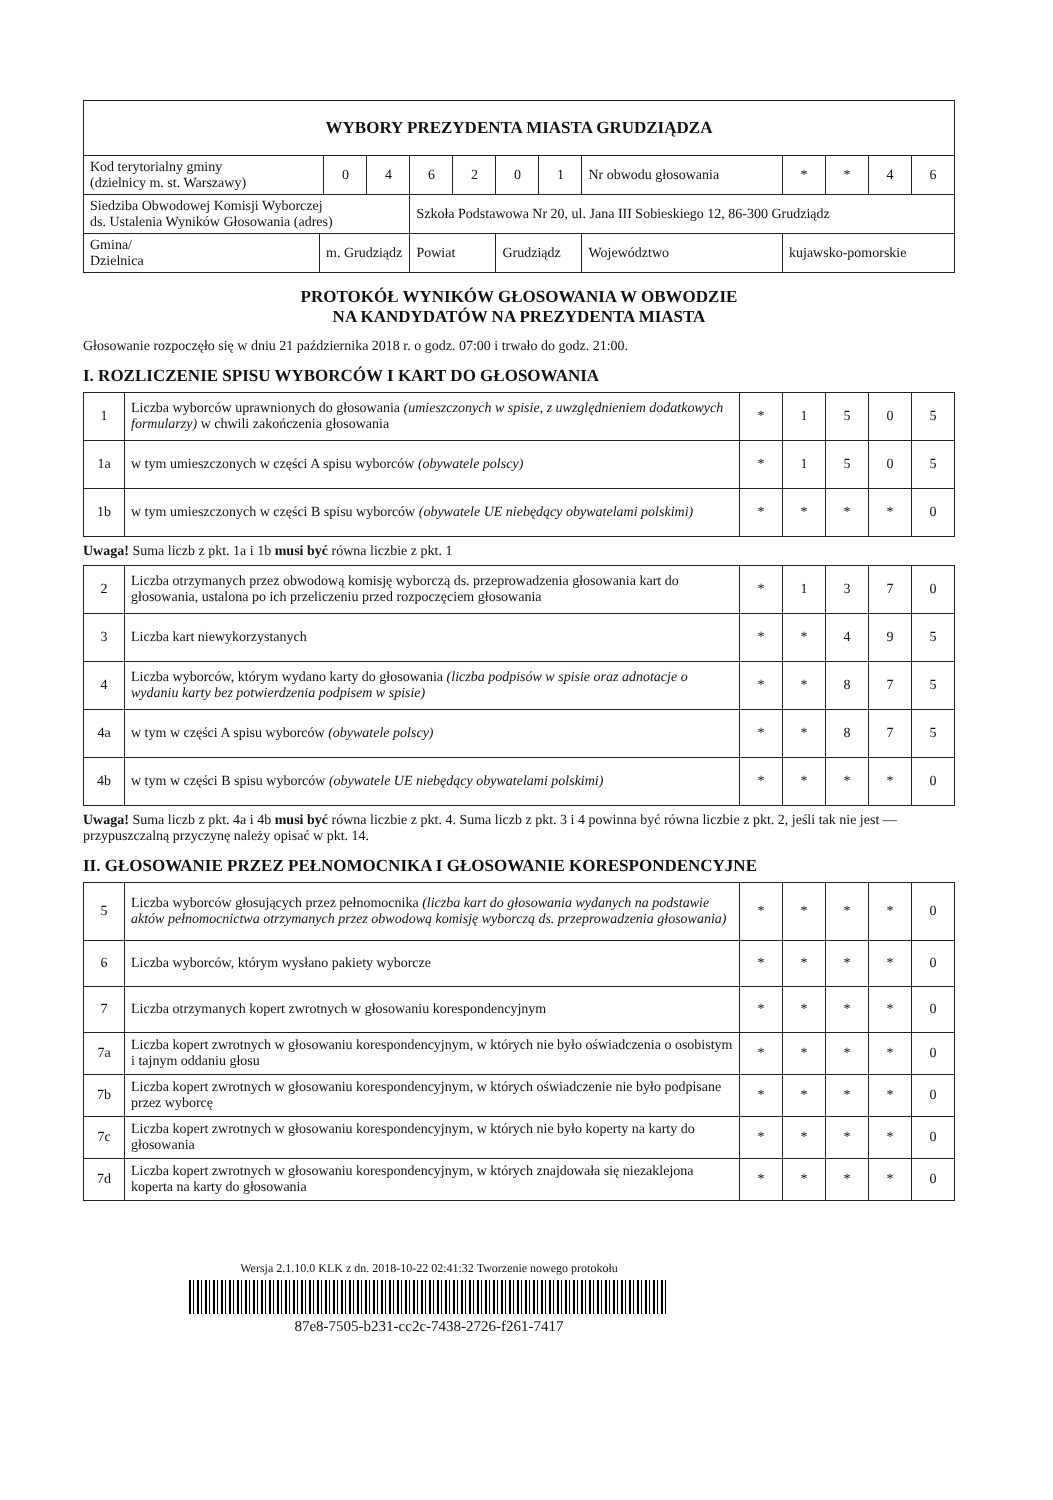| WYBORY PREZYDENTA MIASTA GRUDZIĄDZA | | | | | | | | | | | | | |
| Kod terytorialny gminy (dzielnicy m. st. Warszawy) | | 0 | 4 | 6 | 2 | 0 | 1 | Nr obwodu głosowania | | * | * | 4 | 6 |
| Siedziba Obwodowej Komisji Wyborczej ds. Ustalenia Wyników Głosowania (adres) | | | | Szkoła Podstawowa Nr 20, ul. Jana III Sobieskiego 12, 86-300 Grudziądz | | | | | | | | | |
| Gmina/ Dzielnica | m. Grudziądz | | | Powiat | | Grudziądz | | | Województwo | kujawsko-pomorskie | | | |
PROTOKÓŁ WYNIKÓW GŁOSOWANIA W OBWODZIE
NA KANDYDATÓW NA PREZYDENTA MIASTA
Głosowanie rozpoczęło się w dniu 21 października 2018 r. o godz. 07:00 i trwało do godz. 21:00.
I. ROZLICZENIE SPISU WYBORCÓW I KART DO GŁOSOWANIA
| 1 | Liczba wyborców uprawnionych do głosowania (umieszczonych w spisie, z uwzględnieniem dodatkowych formularzy) w chwili zakończenia głosowania | * | 1 | 5 | 0 | 5 |
| 1a | w tym umieszczonych w części A spisu wyborców (obywatele polscy) | * | 1 | 5 | 0 | 5 |
| 1b | w tym umieszczonych w części B spisu wyborców (obywatele UE niebędący obywatelami polskimi) | * | * | * | * | 0 |
Uwaga! Suma liczb z pkt. 1a i 1b musi być równa liczbie z pkt. 1
| 2 | Liczba otrzymanych przez obwodową komisję wyborczą ds. przeprowadzenia głosowania kart do głosowania, ustalona po ich przeliczeniu przed rozpoczęciem głosowania | * | 1 | 3 | 7 | 0 |
| 3 | Liczba kart niewykorzystanych | * | * | 4 | 9 | 5 |
| 4 | Liczba wyborców, którym wydano karty do głosowania (liczba podpisów w spisie oraz adnotacje o wydaniu karty bez potwierdzenia podpisem w spisie) | * | * | 8 | 7 | 5 |
| 4a | w tym w części A spisu wyborców (obywatele polscy) | * | * | 8 | 7 | 5 |
| 4b | w tym w części B spisu wyborców (obywatele UE niebędący obywatelami polskimi) | * | * | * | * | 0 |
Uwaga! Suma liczb z pkt. 4a i 4b musi być równa liczbie z pkt. 4. Suma liczb z pkt. 3 i 4 powinna być równa liczbie z pkt. 2, jeśli tak nie jest — przypuszczalną przyczynę należy opisać w pkt. 14.
II. GŁOSOWANIE PRZEZ PEŁNOMOCNIKA I GŁOSOWANIE KORESPONDENCYJNE
| 5 | Liczba wyborców głosujących przez pełnomocnika (liczba kart do głosowania wydanych na podstawie aktów pełnomocnictwa otrzymanych przez obwodową komisję wyborczą ds. przeprowadzenia głosowania) | * | * | * | * | 0 |
| 6 | Liczba wyborców, którym wysłano pakiety wyborcze | * | * | * | * | 0 |
| 7 | Liczba otrzymanych kopert zwrotnych w głosowaniu korespondencyjnym | * | * | * | * | 0 |
| 7a | Liczba kopert zwrotnych w głosowaniu korespondencyjnym, w których nie było oświadczenia o osobistym i tajnym oddaniu głosu | * | * | * | * | 0 |
| 7b | Liczba kopert zwrotnych w głosowaniu korespondencyjnym, w których oświadczenie nie było podpisane przez wyborcę | * | * | * | * | 0 |
| 7c | Liczba kopert zwrotnych w głosowaniu korespondencyjnym, w których nie było koperty na karty do głosowania | * | * | * | * | 0 |
| 7d | Liczba kopert zwrotnych w głosowaniu korespondencyjnym, w których znajdowała się niezaklejona koperta na karty do głosowania | * | * | * | * | 0 |
Wersja 2.1.10.0 KLK z dn. 2018-10-22 02:41:32 Tworzenie nowego protokołu
87e8-7505-b231-cc2c-7438-2726-f261-7417